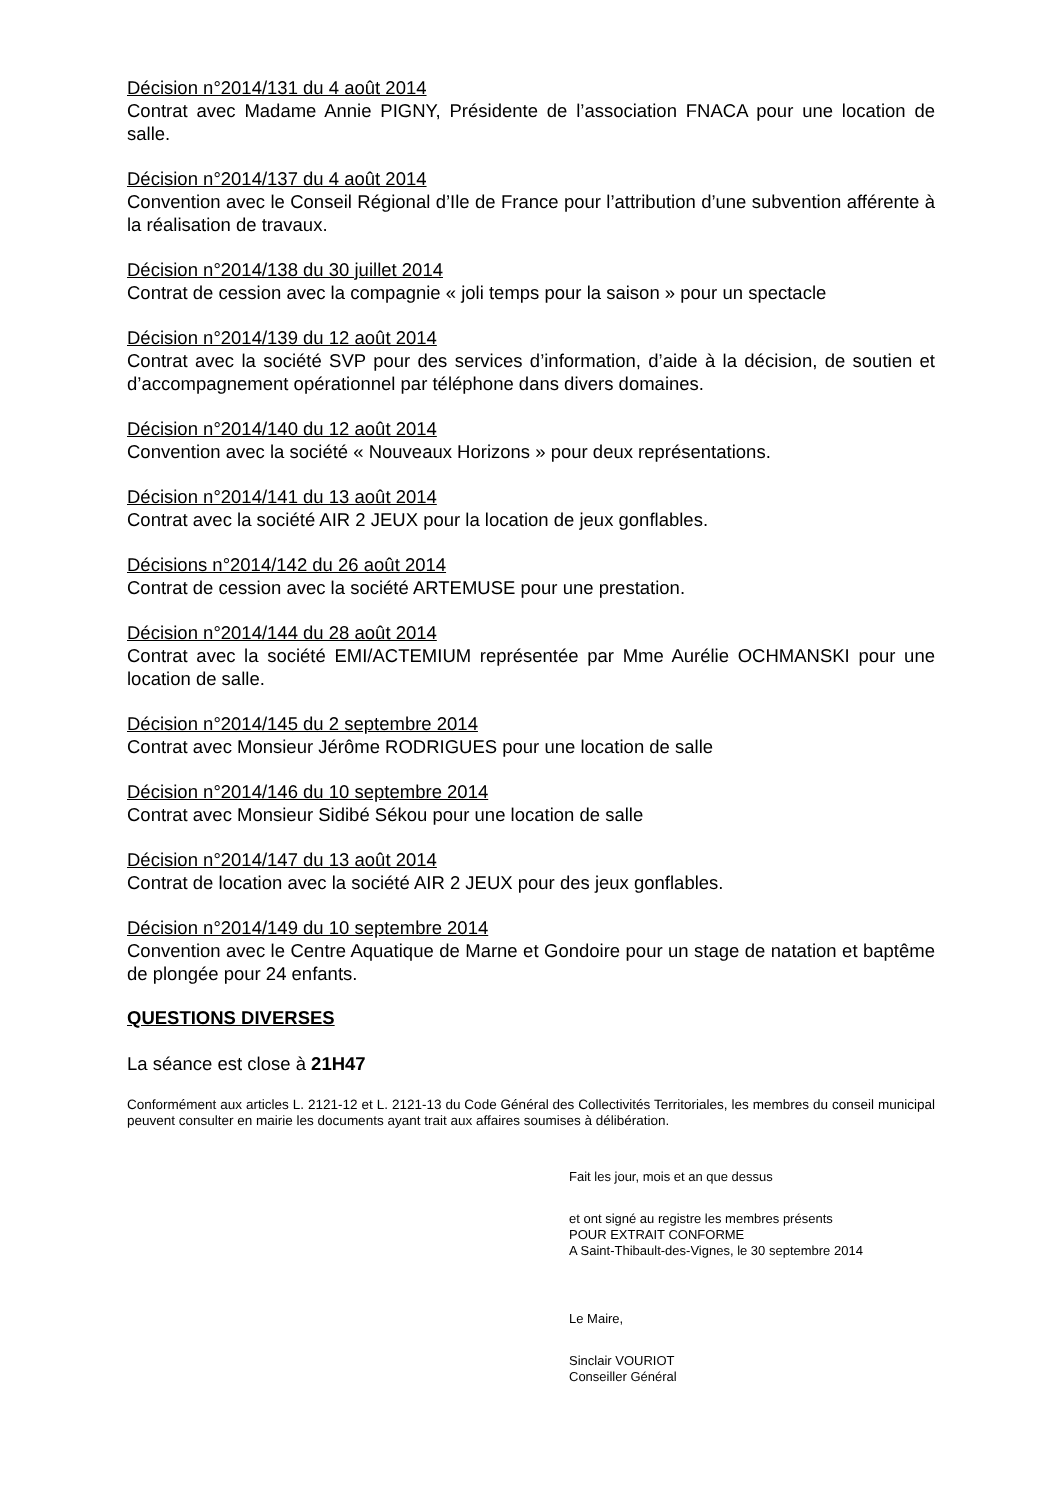Décision n°2014/131 du 4 août 2014
Contrat avec Madame Annie PIGNY, Présidente de l’association FNACA pour une location de salle.
Décision n°2014/137 du 4 août 2014
Convention avec le Conseil Régional d’Ile de France pour l’attribution d’une subvention afférente à la réalisation de travaux.
Décision n°2014/138 du 30 juillet 2014
Contrat de cession avec la compagnie « joli temps pour la saison » pour un spectacle
Décision n°2014/139 du 12 août 2014
Contrat avec la société SVP pour des services d’information, d’aide à la décision, de soutien et d’accompagnement opérationnel par téléphone dans divers domaines.
Décision n°2014/140 du 12 août 2014
Convention avec la société « Nouveaux Horizons » pour deux représentations.
Décision n°2014/141 du 13 août 2014
Contrat avec la société AIR 2 JEUX pour la location de jeux gonflables.
Décisions n°2014/142 du 26 août 2014
Contrat de cession avec la société ARTEMUSE pour une prestation.
Décision n°2014/144 du 28 août 2014
Contrat avec la société EMI/ACTEMIUM représentée par Mme Aurélie OCHMANSKI pour une location de salle.
Décision n°2014/145 du 2 septembre 2014
Contrat avec Monsieur Jérôme RODRIGUES pour une location de salle
Décision n°2014/146 du 10 septembre 2014
Contrat avec Monsieur Sidibé Sékou pour une location de salle
Décision n°2014/147 du 13 août 2014
Contrat de location avec la société AIR 2 JEUX pour des jeux gonflables.
Décision n°2014/149 du 10 septembre 2014
Convention avec le Centre Aquatique de Marne et Gondoire pour un stage de natation et baptême de plongée pour 24 enfants.
QUESTIONS DIVERSES
La séance est close à 21H47
Conformément aux articles L. 2121-12 et L. 2121-13 du Code Général des Collectivités Territoriales, les membres du conseil municipal peuvent consulter en mairie les documents ayant trait aux affaires soumises à délibération.
Fait les jour, mois et an que dessus
et ont signé au registre les membres présents
POUR EXTRAIT CONFORME
A Saint-Thibault-des-Vignes, le 30 septembre 2014
Le Maire,
Sinclair VOURIOT
Conseiller Général